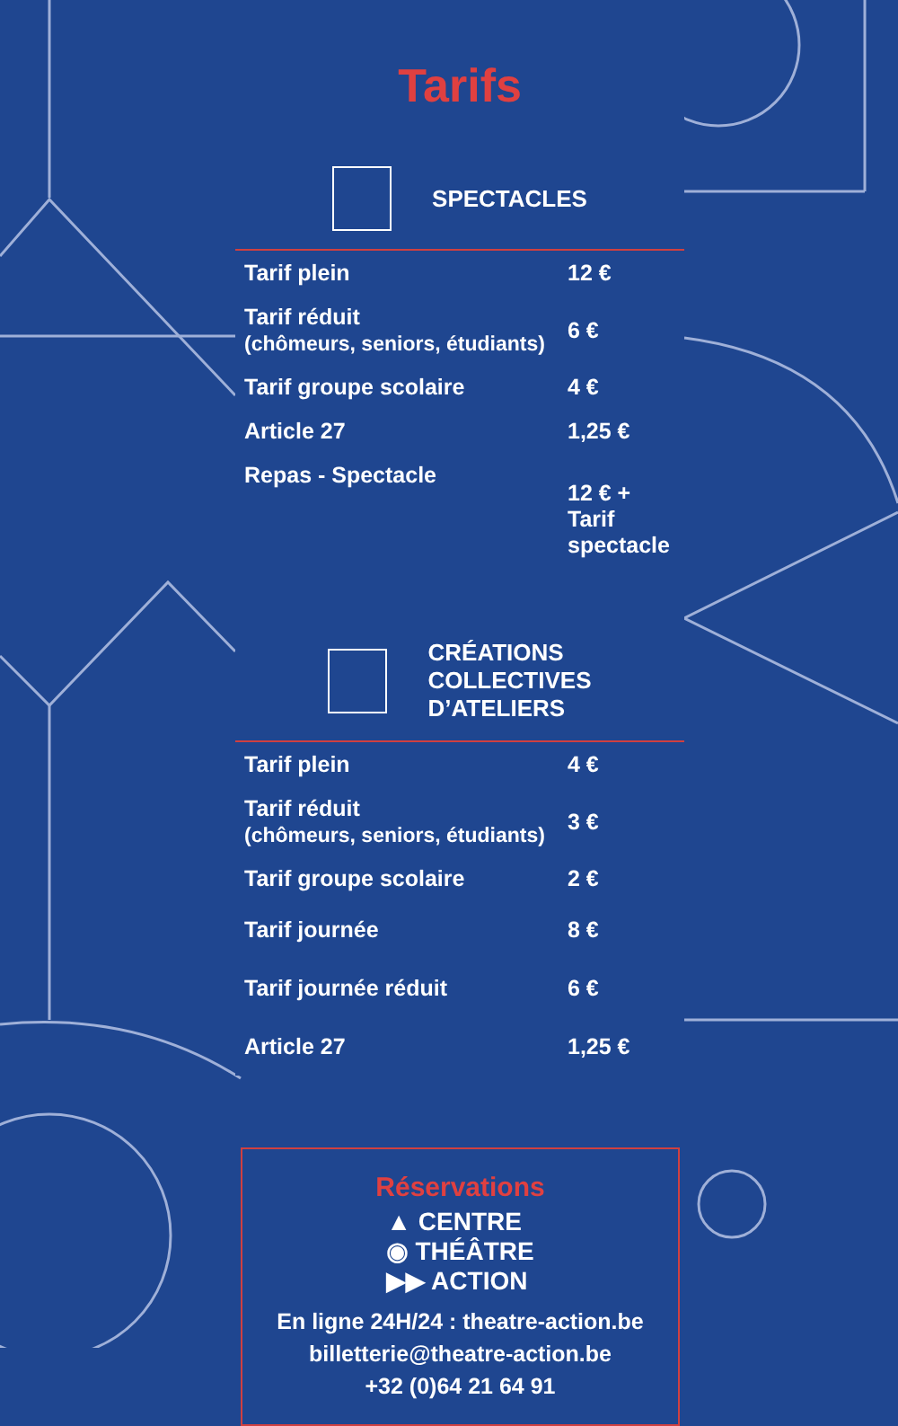Tarifs
SPECTACLES
| Tarif plein | 12 € |
| Tarif réduit (chômeurs, seniors, étudiants) | 6 € |
| Tarif groupe scolaire | 4 € |
| Article 27 | 1,25 € |
| Repas - Spectacle | 12 € + Tarif spectacle |
CRÉATIONS
COLLECTIVES
D’ATELIERS
| Tarif plein | 4 € |
| Tarif réduit (chômeurs, seniors, étudiants) | 3 € |
| Tarif groupe scolaire | 2 € |
| Tarif journée | 8 € |
| Tarif journée réduit | 6 € |
| Article 27 | 1,25 € |
Réservations
▲ CENTRE
◉ THÉÂTRE
▶▶ ACTION
En ligne 24H/24 : theatre-action.be
billetterie@theatre-action.be
+32 (0)64 21 64 91